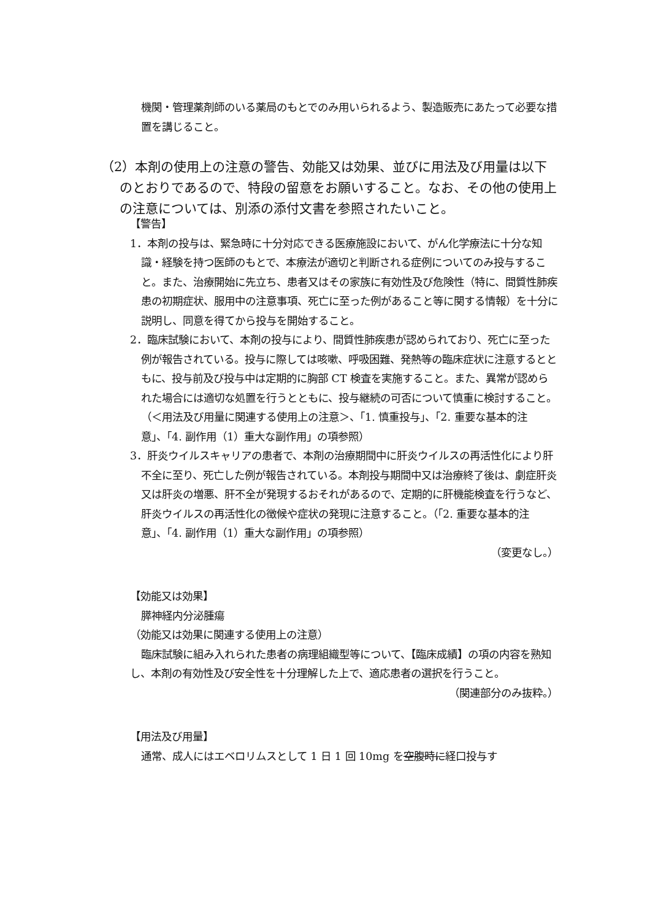機関・管理薬剤師のいる薬局のもとでのみ用いられるよう、製造販売にあたって必要な措置を講じること。
（2）本剤の使用上の注意の警告、効能又は効果、並びに用法及び用量は以下のとおりであるので、特段の留意をお願いすること。なお、その他の使用上の注意については、別添の添付文書を参照されたいこと。
【警告】
1．本剤の投与は、緊急時に十分対応できる医療施設において、がん化学療法に十分な知識・経験を持つ医師のもとで、本療法が適切と判断される症例についてのみ投与すること。また、治療開始に先立ち、患者又はその家族に有効性及び危険性（特に、間質性肺疾患の初期症状、服用中の注意事項、死亡に至った例があること等に関する情報）を十分に説明し、同意を得てから投与を開始すること。
2．臨床試験において、本剤の投与により、間質性肺疾患が認められており、死亡に至った例が報告されている。投与に際しては咳嗽、呼吸困難、発熱等の臨床症状に注意するとともに、投与前及び投与中は定期的に胸部 CT 検査を実施すること。また、異常が認められた場合には適切な処置を行うとともに、投与継続の可否について慎重に検討すること。（＜用法及び用量に関連する使用上の注意＞、「1. 慎重投与」、「2. 重要な基本的注意」、「4. 副作用（1）重大な副作用」の項参照）
3．肝炎ウイルスキャリアの患者で、本剤の治療期間中に肝炎ウイルスの再活性化により肝不全に至り、死亡した例が報告されている。本剤投与期間中又は治療終了後は、劇症肝炎又は肝炎の増悪、肝不全が発現するおそれがあるので、定期的に肝機能検査を行うなど、肝炎ウイルスの再活性化の徴候や症状の発現に注意すること。（「2. 重要な基本的注意」、「4. 副作用（1）重大な副作用」の項参照）
（変更なし。）
【効能又は効果】
膵神経内分泌腫瘍
（効能又は効果に関連する使用上の注意）
臨床試験に組み入れられた患者の病理組織型等について、【臨床成績】の項の内容を熟知し、本剤の有効性及び安全性を十分理解した上で、適応患者の選択を行うこと。
（関連部分のみ抜粋。）
【用法及び用量】
通常、成人にはエベロリムスとして 1 日 1 回 10mg を空腹時に経口投与す